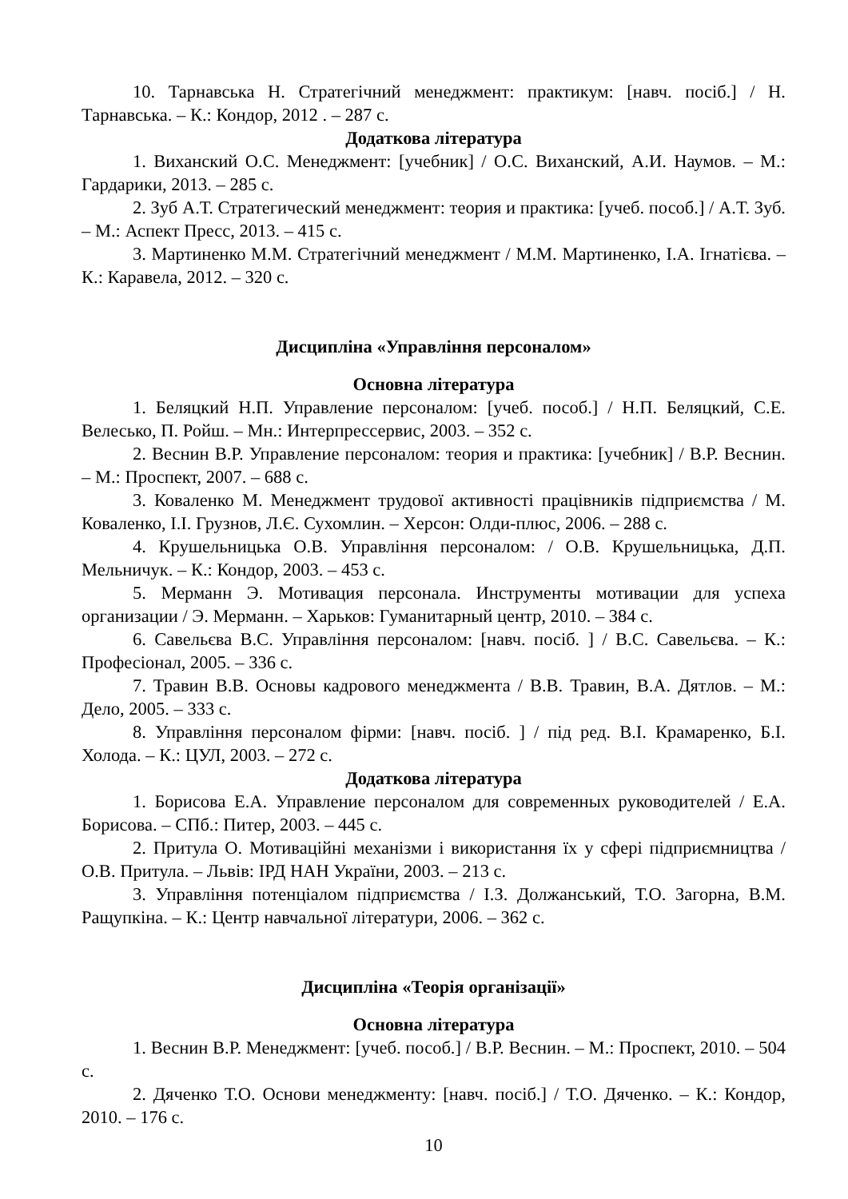10. Тарнавська Н. Стратегічний менеджмент: практикум: [навч. посіб.] / Н. Тарнавська. – К.: Кондор, 2012 . – 287 с.
Додаткова література
1. Виханский О.С. Менеджмент: [учебник] / О.С. Виханский, А.И. Наумов. – М.: Гардарики, 2013. – 285 с.
2. Зуб А.Т. Стратегический менеджмент: теория и практика: [учеб. пособ.] / А.Т. Зуб. – М.: Аспект Пресс, 2013. – 415 с.
3. Мартиненко М.М. Стратегічний менеджмент / М.М. Мартиненко, І.А. Ігнатієва. – К.: Каравела, 2012. – 320 с.
Дисципліна «Управління персоналом»
Основна література
1. Беляцкий Н.П. Управление персоналом: [учеб. пособ.] / Н.П. Беляцкий, С.Е. Велесько, П. Ройш. – Мн.: Интерпрессервис, 2003. – 352 с.
2. Веснин В.Р. Управление персоналом: теория и практика: [учебник] / В.Р. Веснин. – М.: Проспект, 2007. – 688 с.
3. Коваленко М. Менеджмент трудової активності працівників підприємства / М. Коваленко, І.І. Грузнов, Л.Є. Сухомлин. – Херсон: Олди-плюс, 2006. – 288 с.
4. Крушельницька О.В. Управління персоналом: / О.В. Крушельницька, Д.П. Мельничук. – К.: Кондор, 2003. – 453 с.
5. Мерманн Э. Мотивация персонала. Инструменты мотивации для успеха организации / Э. Мерманн. – Харьков: Гуманитарный центр, 2010. – 384 с.
6. Савельєва В.С. Управління персоналом: [навч. посіб. ] / В.С. Савельєва. – К.: Професіонал, 2005. – 336 с.
7. Травин В.В. Основы кадрового менеджмента / В.В. Травин, В.А. Дятлов. – М.: Дело, 2005. – 333 с.
8. Управління персоналом фірми: [навч. посіб. ] / під ред. В.І. Крамаренко, Б.І. Холода. – К.: ЦУЛ, 2003. – 272 с.
Додаткова література
1. Борисова Е.А. Управление персоналом для современных руководителей / Е.А. Борисова. – СПб.: Питер, 2003. – 445 с.
2. Притула О. Мотиваційні механізми і використання їх у сфері підприємництва / О.В. Притула. – Львів: ІРД НАН України, 2003. – 213 с.
3. Управління потенціалом підприємства / І.З. Должанський, Т.О. Загорна, В.М. Ращупкіна. – К.: Центр навчальної літератури, 2006. – 362 с.
Дисципліна «Теорія організації»
Основна література
1. Веснин В.Р. Менеджмент: [учеб. пособ.] / В.Р. Веснин. – М.: Проспект, 2010. – 504 с.
2. Дяченко Т.О. Основи менеджменту: [навч. посіб.] / Т.О. Дяченко. – К.: Кондор, 2010. – 176 с.
10